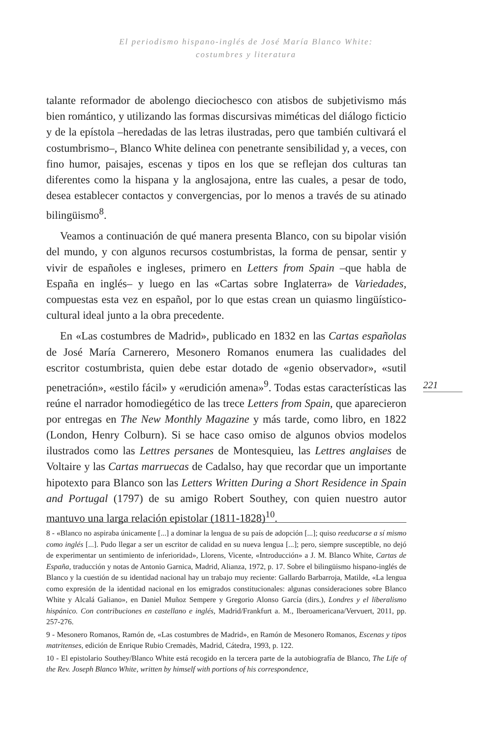El periodismo hispano-inglés de José María Blanco White:
costumbres y literatura
talante reformador de abolengo dieciochesco con atisbos de subjetivismo más bien romántico, y utilizando las formas discursivas miméticas del diálogo ficticio y de la epístola –heredadas de las letras ilustradas, pero que también cultivará el costumbrismo–, Blanco White delinea con penetrante sensibilidad y, a veces, con fino humor, paisajes, escenas y tipos en los que se reflejan dos culturas tan diferentes como la hispana y la anglosajona, entre las cuales, a pesar de todo, desea establecer contactos y convergencias, por lo menos a través de su atinado bilingüismo<sup>8</sup>.
Veamos a continuación de qué manera presenta Blanco, con su bipolar visión del mundo, y con algunos recursos costumbristas, la forma de pensar, sentir y vivir de españoles e ingleses, primero en Letters from Spain –que habla de España en inglés– y luego en las «Cartas sobre Inglaterra» de Variedades, compuestas esta vez en español, por lo que estas crean un quiasmo lingüístico-cultural ideal junto a la obra precedente.
En «Las costumbres de Madrid», publicado en 1832 en las Cartas españolas de José María Carnerero, Mesonero Romanos enumera las cualidades del escritor costumbrista, quien debe estar dotado de «genio observador», «sutil penetración», «estilo fácil» y «erudición amena»<sup>9</sup>. Todas estas características las reúne el narrador homodiegético de las trece Letters from Spain, que aparecieron por entregas en The New Monthly Magazine y más tarde, como libro, en 1822 (London, Henry Colburn). Si se hace caso omiso de algunos obvios modelos ilustrados como las Lettres persanes de Montesquieu, las Lettres anglaises de Voltaire y las Cartas marruecas de Cadalso, hay que recordar que un importante hipotexto para Blanco son las Letters Written During a Short Residence in Spain and Portugal (1797) de su amigo Robert Southey, con quien nuestro autor mantuvo una larga relación epistolar (1811-1828)<sup>10</sup>.
221
8 - «Blanco no aspiraba únicamente [...] a dominar la lengua de su país de adopción [...]; quiso reeducarse a sí mismo como inglés [...]. Pudo llegar a ser un escritor de calidad en su nueva lengua [...]; pero, siempre susceptible, no dejó de experimentar un sentimiento de inferioridad», Llorens, Vicente, «Introducción» a J. M. Blanco White, Cartas de España, traducción y notas de Antonio Garnica, Madrid, Alianza, 1972, p. 17. Sobre el bilingüismo hispano-inglés de Blanco y la cuestión de su identidad nacional hay un trabajo muy reciente: Gallardo Barbarroja, Matilde, «La lengua como expresión de la identidad nacional en los emigrados constitucionales: algunas consideraciones sobre Blanco White y Alcalá Galiano», en Daniel Muñoz Sempere y Gregorio Alonso García (dirs.), Londres y el liberalismo hispánico. Con contribuciones en castellano e inglés, Madrid/Frankfurt a. M., Iberoamericana/Vervuert, 2011, pp. 257-276.
9 - Mesonero Romanos, Ramón de, «Las costumbres de Madrid», en Ramón de Mesonero Romanos, Escenas y tipos matritenses, edición de Enrique Rubio Cremadès, Madrid, Cátedra, 1993, p. 122.
10 - El epistolario Southey/Blanco White está recogido en la tercera parte de la autobiografía de Blanco, The Life of the Rev. Joseph Blanco White, written by himself with portions of his correspondence,